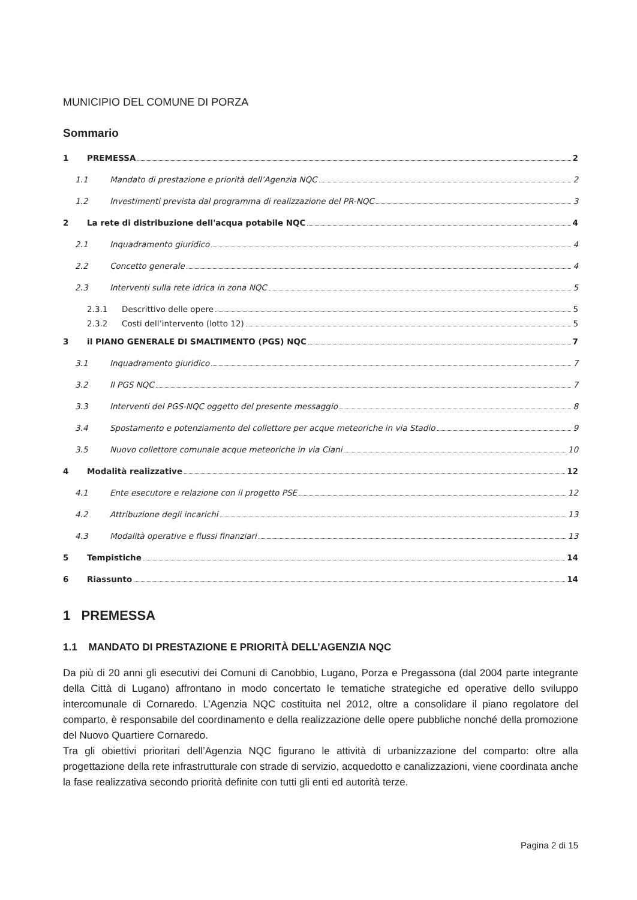MUNICIPIO DEL COMUNE DI PORZA
Sommario
1 PREMESSA 2
1.1 Mandato di prestazione e priorità dell’Agenzia NQC 2
1.2 Investimenti prevista dal programma di realizzazione del PR-NQC 3
2 La rete di distribuzione dell'acqua potabile NQC 4
2.1 Inquadramento giuridico 4
2.2 Concetto generale 4
2.3 Interventi sulla rete idrica in zona NQC 5
2.3.1 Descrittivo delle opere 5
2.3.2 Costi dell’intervento (lotto 12) 5
3 il PIANO GENERALE DI SMALTIMENTO (PGS) NQC 7
3.1 Inquadramento giuridico 7
3.2 Il PGS NQC 7
3.3 Interventi del PGS-NQC oggetto del presente messaggio 8
3.4 Spostamento e potenziamento del collettore per acque meteoriche in via Stadio 9
3.5 Nuovo collettore comunale acque meteoriche in via Ciani 10
4 Modalità realizzative 12
4.1 Ente esecutore e relazione con il progetto PSE 12
4.2 Attribuzione degli incarichi 13
4.3 Modalità operative e flussi finanziari 13
5 Tempistiche 14
6 Riassunto 14
1 PREMESSA
1.1 MANDATO DI PRESTAZIONE E PRIORITÀ DELL’AGENZIA NQC
Da più di 20 anni gli esecutivi dei Comuni di Canobbio, Lugano, Porza e Pregassona (dal 2004 parte integrante della Città di Lugano) affrontano in modo concertato le tematiche strategiche ed operative dello sviluppo intercomunale di Cornaredo. L’Agenzia NQC costituita nel 2012, oltre a consolidare il piano regolatore del comparto, è responsabile del coordinamento e della realizzazione delle opere pubbliche nonché della promozione del Nuovo Quartiere Cornaredo.
Tra gli obiettivi prioritari dell’Agenzia NQC figurano le attività di urbanizzazione del comparto: oltre alla progettazione della rete infrastrutturale con strade di servizio, acquedotto e canalizzazioni, viene coordinata anche la fase realizzativa secondo priorità definite con tutti gli enti ed autorità terze.
Pagina 2 di 15